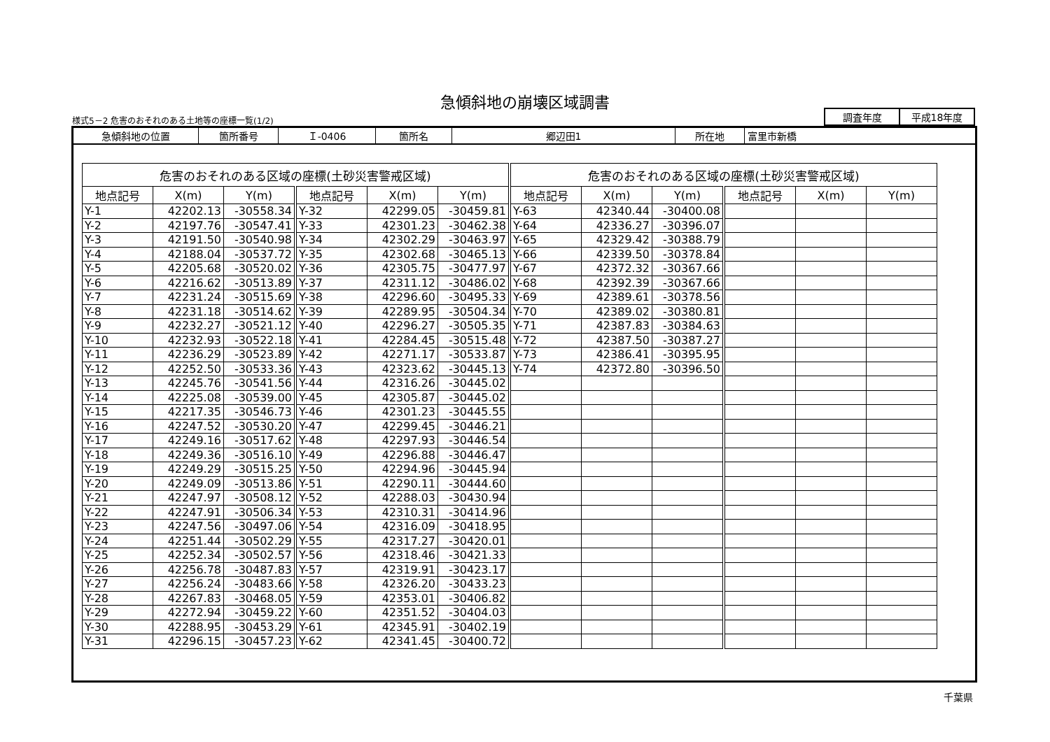急傾斜地の崩壊区域調書
様式5－2 危害のおそれのある土地等の座標一覧(1/2)
| 調査年度 | 平成18年度 |
| 急傾斜地の位置 | 箇所番号 | Ｉ-0406 | 箇所名 | 郷辺田1 | 所在地 | 富里市新橋 |
| 危害のおそれのある区域の座標(土砂災害警戒区域) | | | | | | 危害のおそれのある区域の座標(土砂災害警戒区域) | | | | | |
| --- | --- | --- | --- | --- | --- | --- | --- | --- | --- | --- | --- |
| 地点記号 | X(m) | Y(m) | 地点記号 | X(m) | Y(m) | 地点記号 | X(m) | Y(m) | 地点記号 | X(m) | Y(m) |
| Y-1 | 42202.13 | -30558.34 | Y-32 | 42299.05 | -30459.81 | Y-63 | 42340.44 | -30400.08 | | | |
| Y-2 | 42197.76 | -30547.41 | Y-33 | 42301.23 | -30462.38 | Y-64 | 42336.27 | -30396.07 | | | |
| Y-3 | 42191.50 | -30540.98 | Y-34 | 42302.29 | -30463.97 | Y-65 | 42329.42 | -30388.79 | | | |
| Y-4 | 42188.04 | -30537.72 | Y-35 | 42302.68 | -30465.13 | Y-66 | 42339.50 | -30378.84 | | | |
| Y-5 | 42205.68 | -30520.02 | Y-36 | 42305.75 | -30477.97 | Y-67 | 42372.32 | -30367.66 | | | |
| Y-6 | 42216.62 | -30513.89 | Y-37 | 42311.12 | -30486.02 | Y-68 | 42392.39 | -30367.66 | | | |
| Y-7 | 42231.24 | -30515.69 | Y-38 | 42296.60 | -30495.33 | Y-69 | 42389.61 | -30378.56 | | | |
| Y-8 | 42231.18 | -30514.62 | Y-39 | 42289.95 | -30504.34 | Y-70 | 42389.02 | -30380.81 | | | |
| Y-9 | 42232.27 | -30521.12 | Y-40 | 42296.27 | -30505.35 | Y-71 | 42387.83 | -30384.63 | | | |
| Y-10 | 42232.93 | -30522.18 | Y-41 | 42284.45 | -30515.48 | Y-72 | 42387.50 | -30387.27 | | | |
| Y-11 | 42236.29 | -30523.89 | Y-42 | 42271.17 | -30533.87 | Y-73 | 42386.41 | -30395.95 | | | |
| Y-12 | 42252.50 | -30533.36 | Y-43 | 42323.62 | -30445.13 | Y-74 | 42372.80 | -30396.50 | | | |
| Y-13 | 42245.76 | -30541.56 | Y-44 | 42316.26 | -30445.02 | | | | | | |
| Y-14 | 42225.08 | -30539.00 | Y-45 | 42305.87 | -30445.02 | | | | | | |
| Y-15 | 42217.35 | -30546.73 | Y-46 | 42301.23 | -30445.55 | | | | | | |
| Y-16 | 42247.52 | -30530.20 | Y-47 | 42299.45 | -30446.21 | | | | | | |
| Y-17 | 42249.16 | -30517.62 | Y-48 | 42297.93 | -30446.54 | | | | | | |
| Y-18 | 42249.36 | -30516.10 | Y-49 | 42296.88 | -30446.47 | | | | | | |
| Y-19 | 42249.29 | -30515.25 | Y-50 | 42294.96 | -30445.94 | | | | | | |
| Y-20 | 42249.09 | -30513.86 | Y-51 | 42290.11 | -30444.60 | | | | | | |
| Y-21 | 42247.97 | -30508.12 | Y-52 | 42288.03 | -30430.94 | | | | | | |
| Y-22 | 42247.91 | -30506.34 | Y-53 | 42310.31 | -30414.96 | | | | | | |
| Y-23 | 42247.56 | -30497.06 | Y-54 | 42316.09 | -30418.95 | | | | | | |
| Y-24 | 42251.44 | -30502.29 | Y-55 | 42317.27 | -30420.01 | | | | | | |
| Y-25 | 42252.34 | -30502.57 | Y-56 | 42318.46 | -30421.33 | | | | | | |
| Y-26 | 42256.78 | -30487.83 | Y-57 | 42319.91 | -30423.17 | | | | | | |
| Y-27 | 42256.24 | -30483.66 | Y-58 | 42326.20 | -30433.23 | | | | | | |
| Y-28 | 42267.83 | -30468.05 | Y-59 | 42353.01 | -30406.82 | | | | | | |
| Y-29 | 42272.94 | -30459.22 | Y-60 | 42351.52 | -30404.03 | | | | | | |
| Y-30 | 42288.95 | -30453.29 | Y-61 | 42345.91 | -30402.19 | | | | | | |
| Y-31 | 42296.15 | -30457.23 | Y-62 | 42341.45 | -30400.72 | | | | | | |
千葉県